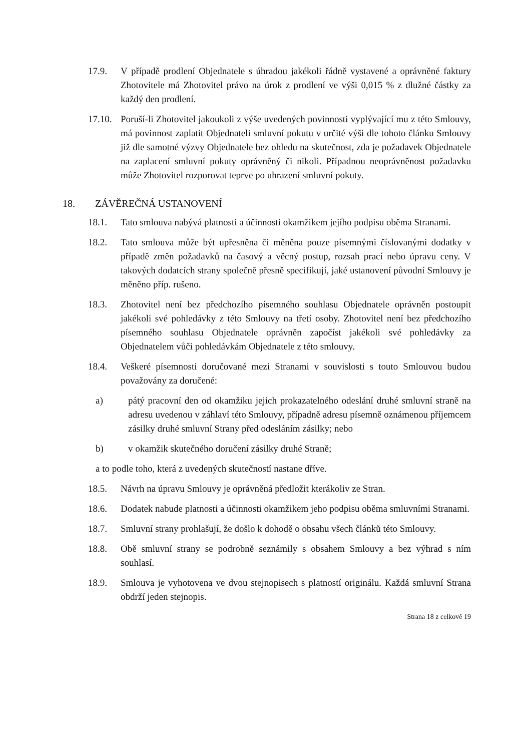17.9. V případě prodlení Objednatele s úhradou jakékoli řádně vystavené a oprávněné faktury Zhotovitele má Zhotovitel právo na úrok z prodlení ve výši 0,015 % z dlužné částky za každý den prodlení.
17.10.
Poruší-li Zhotovitel jakoukoli z výše uvedených povinnosti vyplývající mu z této Smlouvy, má povinnost zaplatit Objednateli smluvní pokutu v určité výši dle tohoto článku Smlouvy již dle samotné výzvy Objednatele bez ohledu na skutečnost, zda je požadavek Objednatele na zaplacení smluvní pokuty oprávněný či nikoli. Případnou neoprávněnost požadavku může Zhotovitel rozporovat teprve po uhrazení smluvní pokuty.
18. ZÁVĚREČNÁ USTANOVENÍ
18.1. Tato smlouva nabývá platnosti a účinnosti okamžikem jejího podpisu oběma Stranami.
18.2. Tato smlouva může být upřesněna či měněna pouze písemnými číslovanými dodatky v případě změn požadavků na časový a věcný postup, rozsah prací nebo úpravu ceny. V takových dodatcích strany společně přesně specifikují, jaké ustanovení původní Smlouvy je měněno příp. rušeno.
18.3. Zhotovitel není bez předchozího písemného souhlasu Objednatele oprávněn postoupit jakékoli své pohledávky z této Smlouvy na třetí osoby. Zhotovitel není bez předchozího písemného souhlasu Objednatele oprávněn započíst jakékoli své pohledávky za Objednatelem vůči pohledávkám Objednatele z této smlouvy.
18.4. Veškeré písemnosti doručované mezi Stranami v souvislosti s touto Smlouvou budou považovány za doručené:
a) pátý pracovní den od okamžiku jejich prokazatelného odeslání druhé smluvní straně na adresu uvedenou v záhlaví této Smlouvy, případně adresu písemně oznámenou příjemcem zásilky druhé smluvní Strany před odesláním zásilky; nebo
b) v okamžik skutečného doručení zásilky druhé Straně;
a to podle toho, která z uvedených skutečností nastane dříve.
18.5. Návrh na úpravu Smlouvy je oprávněná předložit kterákoliv ze Stran.
18.6. Dodatek nabude platnosti a účinnosti okamžikem jeho podpisu oběma smluvními Stranami.
18.7. Smluvní strany prohlašují, že došlo k dohodě o obsahu všech článků této Smlouvy.
18.8. Obě smluvní strany se podrobně seznámily s obsahem Smlouvy a bez výhrad s ním souhlasí.
18.9. Smlouva je vyhotovena ve dvou stejnopisech s platností originálu. Každá smluvní Strana obdrží jeden stejnopis.
Strana 18 z celkově 19